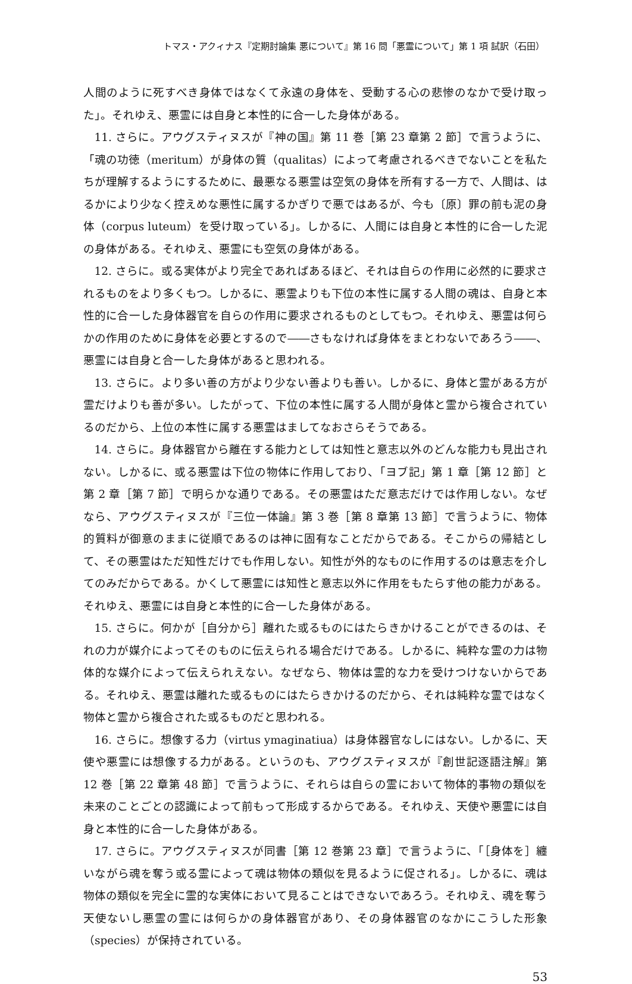トマス・アクィナス『定期討論集 悪について』第 16 問「悪霊について」第 1 項 試訳（石田）
人間のように死すべき身体ではなくて永遠の身体を、受動する心の悲惨のなかで受け取った」。それゆえ、悪霊には自身と本性的に合一した身体がある。
11. さらに。アウグスティヌスが『神の国』第 11 巻［第 23 章第 2 節］で言うように、「魂の功徳（meritum）が身体の質（qualitas）によって考慮されるべきでないことを私たちが理解するようにするために、最悪なる悪霊は空気の身体を所有する一方で、人間は、はるかにより少なく控えめな悪性に属するかぎりで悪ではあるが、今も〔原〕罪の前も泥の身体（corpus luteum）を受け取っている」。しかるに、人間には自身と本性的に合一した泥の身体がある。それゆえ、悪霊にも空気の身体がある。
12. さらに。或る実体がより完全であればあるほど、それは自らの作用に必然的に要求されるものをより多くもつ。しかるに、悪霊よりも下位の本性に属する人間の魂は、自身と本性的に合一した身体器官を自らの作用に要求されるものとしてもつ。それゆえ、悪霊は何らかの作用のために身体を必要とするので――さもなければ身体をまとわないであろう――、悪霊には自身と合一した身体があると思われる。
13. さらに。より多い善の方がより少ない善よりも善い。しかるに、身体と霊がある方が霊だけよりも善が多い。したがって、下位の本性に属する人間が身体と霊から複合されているのだから、上位の本性に属する悪霊はましてなおさらそうである。
14. さらに。身体器官から離在する能力としては知性と意志以外のどんな能力も見出されない。しかるに、或る悪霊は下位の物体に作用しており、「ヨブ記」第 1 章［第 12 節］と第 2 章［第 7 節］で明らかな通りである。その悪霊はただ意志だけでは作用しない。なぜなら、アウグスティヌスが『三位一体論』第 3 巻［第 8 章第 13 節］で言うように、物体的質料が御意のままに従順であるのは神に固有なことだからである。そこからの帰結として、その悪霊はただ知性だけでも作用しない。知性が外的なものに作用するのは意志を介してのみだからである。かくして悪霊には知性と意志以外に作用をもたらす他の能力がある。それゆえ、悪霊には自身と本性的に合一した身体がある。
15. さらに。何かが［自分から］離れた或るものにはたらきかけることができるのは、それの力が媒介によってそのものに伝えられる場合だけである。しかるに、純粋な霊の力は物体的な媒介によって伝えられえない。なぜなら、物体は霊的な力を受けつけないからである。それゆえ、悪霊は離れた或るものにはたらきかけるのだから、それは純粋な霊ではなく物体と霊から複合された或るものだと思われる。
16. さらに。想像する力（virtus ymaginatiua）は身体器官なしにはない。しかるに、天使や悪霊には想像する力がある。というのも、アウグスティヌスが『創世記逐語注解』第 12 巻［第 22 章第 48 節］で言うように、それらは自らの霊において物体的事物の類似を未来のことごとの認識によって前もって形成するからである。それゆえ、天使や悪霊には自身と本性的に合一した身体がある。
17. さらに。アウグスティヌスが同書［第 12 巻第 23 章］で言うように、「［身体を］纏いながら魂を奪う或る霊によって魂は物体の類似を見るように促される」。しかるに、魂は物体の類似を完全に霊的な実体において見ることはできないであろう。それゆえ、魂を奪う天使ないし悪霊の霊には何らかの身体器官があり、その身体器官のなかにこうした形象（species）が保持されている。
53